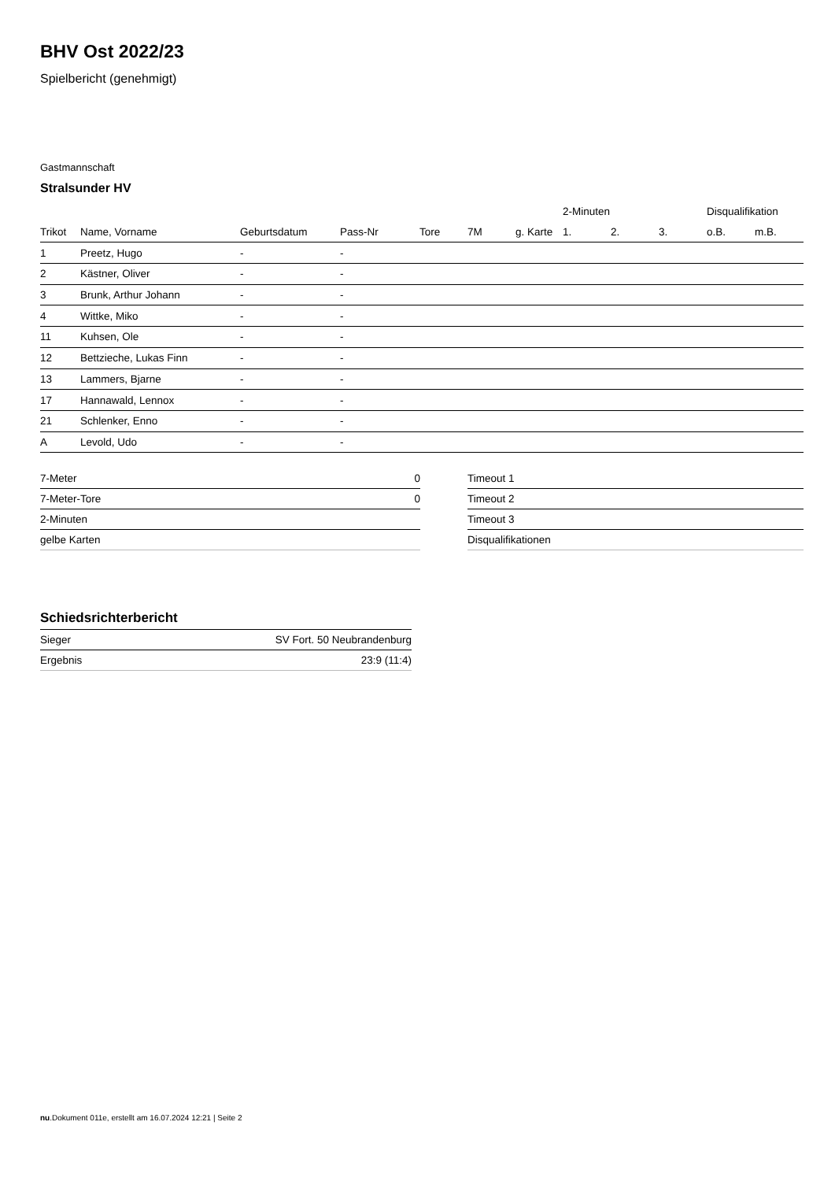BHV Ost 2022/23
Spielbericht (genehmigt)
Gastmannschaft
Stralsunder HV
| | | | | | | | 2-Minuten | | | Disqualifikation | |
| --- | --- | --- | --- | --- | --- | --- | --- | --- | --- | --- | --- |
| Trikot | Name, Vorname | Geburtsdatum | Pass-Nr | Tore | 7M | g. Karte | 1. | 2. | 3. | o.B. | m.B. |
| 1 | Preetz, Hugo | - | - | | | | | | | | |
| 2 | Kästner, Oliver | - | - | | | | | | | | |
| 3 | Brunk, Arthur Johann | - | - | | | | | | | | |
| 4 | Wittke, Miko | - | - | | | | | | | | |
| 11 | Kuhsen, Ole | - | - | | | | | | | | |
| 12 | Bettzieche, Lukas Finn | - | - | | | | | | | | |
| 13 | Lammers, Bjarne | - | - | | | | | | | | |
| 17 | Hannawald, Lennox | - | - | | | | | | | | |
| 21 | Schlenker, Enno | - | - | | | | | | | | |
| A | Levold, Udo | - | - | | | | | | | | |
| 7-Meter | 0 |
| 7-Meter-Tore | 0 |
| 2-Minuten | |
| gelbe Karten | |
| Timeout 1 |
| Timeout 2 |
| Timeout 3 |
| Disqualifikationen |
Schiedsrichterbericht
| Sieger | SV Fort. 50 Neubrandenburg |
| Ergebnis | 23:9 (11:4) |
nu.Dokument 011e, erstellt am 16.07.2024 12:21 | Seite 2